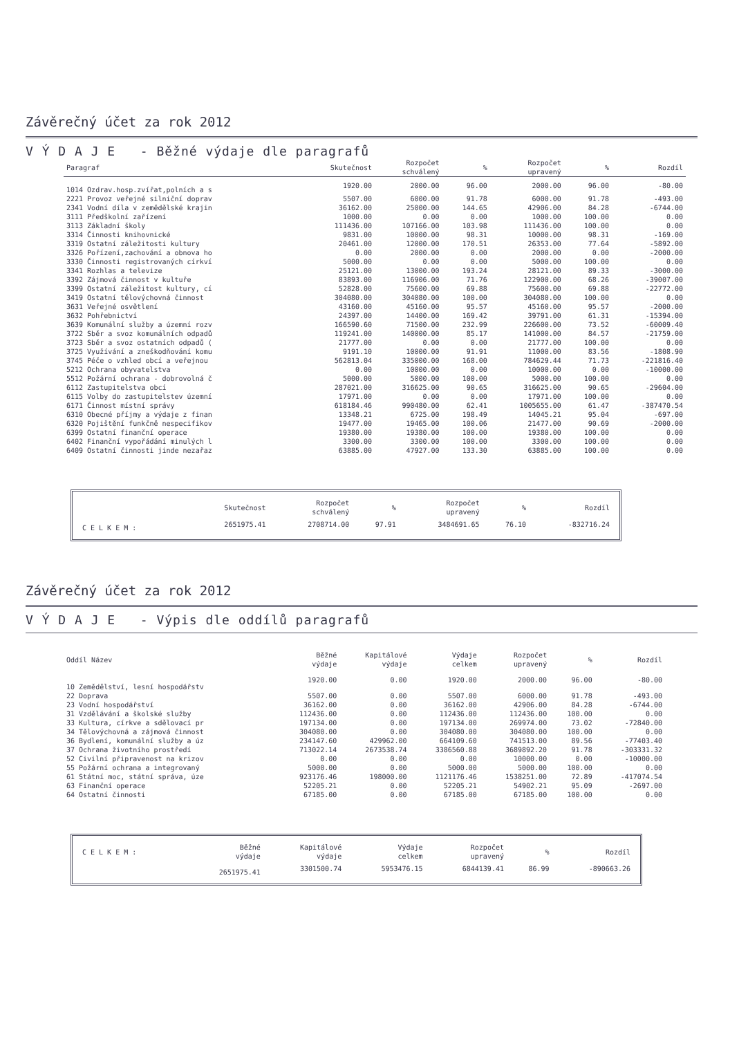Závěrečný účet za rok 2012
V Ý D A J E - Běžné výdaje dle paragrafů
| Paragraf | Skutečnost | Rozpočet schválený | % | Rozpočet upravený | % | Rozdíl |
| --- | --- | --- | --- | --- | --- | --- |
| 1014 Ozdrav.hosp.zvířat,polních a s | 1920.00 | 2000.00 | 96.00 | 2000.00 | 96.00 | -80.00 |
| 2221 Provoz veřejné silniční doprav | 5507.00 | 6000.00 | 91.78 | 6000.00 | 91.78 | -493.00 |
| 2341 Vodní díla v zemědělské krajin | 36162.00 | 25000.00 | 144.65 | 42906.00 | 84.28 | -6744.00 |
| 3111 Předškolní zařízení | 1000.00 | 0.00 | 0.00 | 1000.00 | 100.00 | 0.00 |
| 3113 Základní školy | 111436.00 | 107166.00 | 103.98 | 111436.00 | 100.00 | 0.00 |
| 3314 Činnosti knihovnické | 9831.00 | 10000.00 | 98.31 | 10000.00 | 98.31 | -169.00 |
| 3319 Ostatní záležitosti kultury | 20461.00 | 12000.00 | 170.51 | 26353.00 | 77.64 | -5892.00 |
| 3326 Pořízení,zachování a obnova ho | 0.00 | 2000.00 | 0.00 | 2000.00 | 0.00 | -2000.00 |
| 3330 Činnosti registrovaných církví | 5000.00 | 0.00 | 0.00 | 5000.00 | 100.00 | 0.00 |
| 3341 Rozhlas a televize | 25121.00 | 13000.00 | 193.24 | 28121.00 | 89.33 | -3000.00 |
| 3392 Zájmová činnost v kultuře | 83893.00 | 116906.00 | 71.76 | 122900.00 | 68.26 | -39007.00 |
| 3399 Ostatní záležitost kultury, cí | 52828.00 | 75600.00 | 69.88 | 75600.00 | 69.88 | -22772.00 |
| 3419 Ostatní tělovýchovná činnost | 304080.00 | 304080.00 | 100.00 | 304080.00 | 100.00 | 0.00 |
| 3631 Veřejné osvětlení | 43160.00 | 45160.00 | 95.57 | 45160.00 | 95.57 | -2000.00 |
| 3632 Pohřebnictví | 24397.00 | 14400.00 | 169.42 | 39791.00 | 61.31 | -15394.00 |
| 3639 Komunální služby a územní rozv | 166590.60 | 71500.00 | 232.99 | 226600.00 | 73.52 | -60009.40 |
| 3722 Sběr a svoz komunálních odpadů | 119241.00 | 140000.00 | 85.17 | 141000.00 | 84.57 | -21759.00 |
| 3723 Sběr a svoz ostatních odpadů ( | 21777.00 | 0.00 | 0.00 | 21777.00 | 100.00 | 0.00 |
| 3725 Využívání a zneškodňování komu | 9191.10 | 10000.00 | 91.91 | 11000.00 | 83.56 | -1808.90 |
| 3745 Péče o vzhled obcí a veřejnou | 562813.04 | 335000.00 | 168.00 | 784629.44 | 71.73 | -221816.40 |
| 5212 Ochrana obyvatelstva | 0.00 | 10000.00 | 0.00 | 10000.00 | 0.00 | -10000.00 |
| 5512 Požární ochrana - dobrovolná č | 5000.00 | 5000.00 | 100.00 | 5000.00 | 100.00 | 0.00 |
| 6112 Zastupitelstva obcí | 287021.00 | 316625.00 | 90.65 | 316625.00 | 90.65 | -29604.00 |
| 6115 Volby do zastupitelstev územní | 17971.00 | 0.00 | 0.00 | 17971.00 | 100.00 | 0.00 |
| 6171 Činnost místní správy | 618184.46 | 990480.00 | 62.41 | 1005655.00 | 61.47 | -387470.54 |
| 6310 Obecné příjmy a výdaje z finan | 13348.21 | 6725.00 | 198.49 | 14045.21 | 95.04 | -697.00 |
| 6320 Pojištění funkčně nespecifikov | 19477.00 | 19465.00 | 100.06 | 21477.00 | 90.69 | -2000.00 |
| 6399 Ostatní finanční operace | 19380.00 | 19380.00 | 100.00 | 19380.00 | 100.00 | 0.00 |
| 6402 Finanční vypořádání minulých l | 3300.00 | 3300.00 | 100.00 | 3300.00 | 100.00 | 0.00 |
| 6409 Ostatní činnosti jinde nezařaz | 63885.00 | 47927.00 | 133.30 | 63885.00 | 100.00 | 0.00 |
| | Skutečnost | Rozpočet schválený | % | Rozpočet upravený | % | Rozdíl |
| C E L K E M : | 2651975.41 | 2708714.00 | 97.91 | 3484691.65 | 76.10 | -832716.24 |
Závěrečný účet za rok 2012
V Ý D A J E - Výpis dle oddílů paragrafů
| Oddíl Název | Běžné výdaje | Kapitálové výdaje | Výdaje celkem | Rozpočet upravený | % | Rozdíl |
| --- | --- | --- | --- | --- | --- | --- |
| 10 Zemědělství, lesní hospodářstv | 1920.00 | 0.00 | 1920.00 | 2000.00 | 96.00 | -80.00 |
| 22 Doprava | 5507.00 | 0.00 | 5507.00 | 6000.00 | 91.78 | -493.00 |
| 23 Vodní hospodářství | 36162.00 | 0.00 | 36162.00 | 42906.00 | 84.28 | -6744.00 |
| 31 Vzdělávání a školské služby | 112436.00 | 0.00 | 112436.00 | 112436.00 | 100.00 | 0.00 |
| 33 Kultura, církve a sdělovací pr | 197134.00 | 0.00 | 197134.00 | 269974.00 | 73.02 | -72840.00 |
| 34 Tělovýchovná a zájmová činnost | 304080.00 | 0.00 | 304080.00 | 304080.00 | 100.00 | 0.00 |
| 36 Bydlení, komunální služby a úz | 234147.60 | 429962.00 | 664109.60 | 741513.00 | 89.56 | -77403.40 |
| 37 Ochrana životního prostředí | 713022.14 | 2673538.74 | 3386560.88 | 3689892.20 | 91.78 | -303331.32 |
| 52 Civilní připravenost na krizov | 0.00 | 0.00 | 0.00 | 10000.00 | 0.00 | -10000.00 |
| 55 Požární ochrana a integrovaný | 5000.00 | 0.00 | 5000.00 | 5000.00 | 100.00 | 0.00 |
| 61 Státní moc, státní správa, úze | 923176.46 | 198000.00 | 1121176.46 | 1538251.00 | 72.89 | -417074.54 |
| 63 Finanční operace | 52205.21 | 0.00 | 52205.21 | 54902.21 | 95.09 | -2697.00 |
| 64 Ostatní činnosti | 67185.00 | 0.00 | 67185.00 | 67185.00 | 100.00 | 0.00 |
| C E L K E M : | Běžné výdaje | Kapitálové výdaje | Výdaje celkem | Rozpočet upravený | % | Rozdíl |
| | 2651975.41 | 3301500.74 | 5953476.15 | 6844139.41 | 86.99 | -890663.26 |